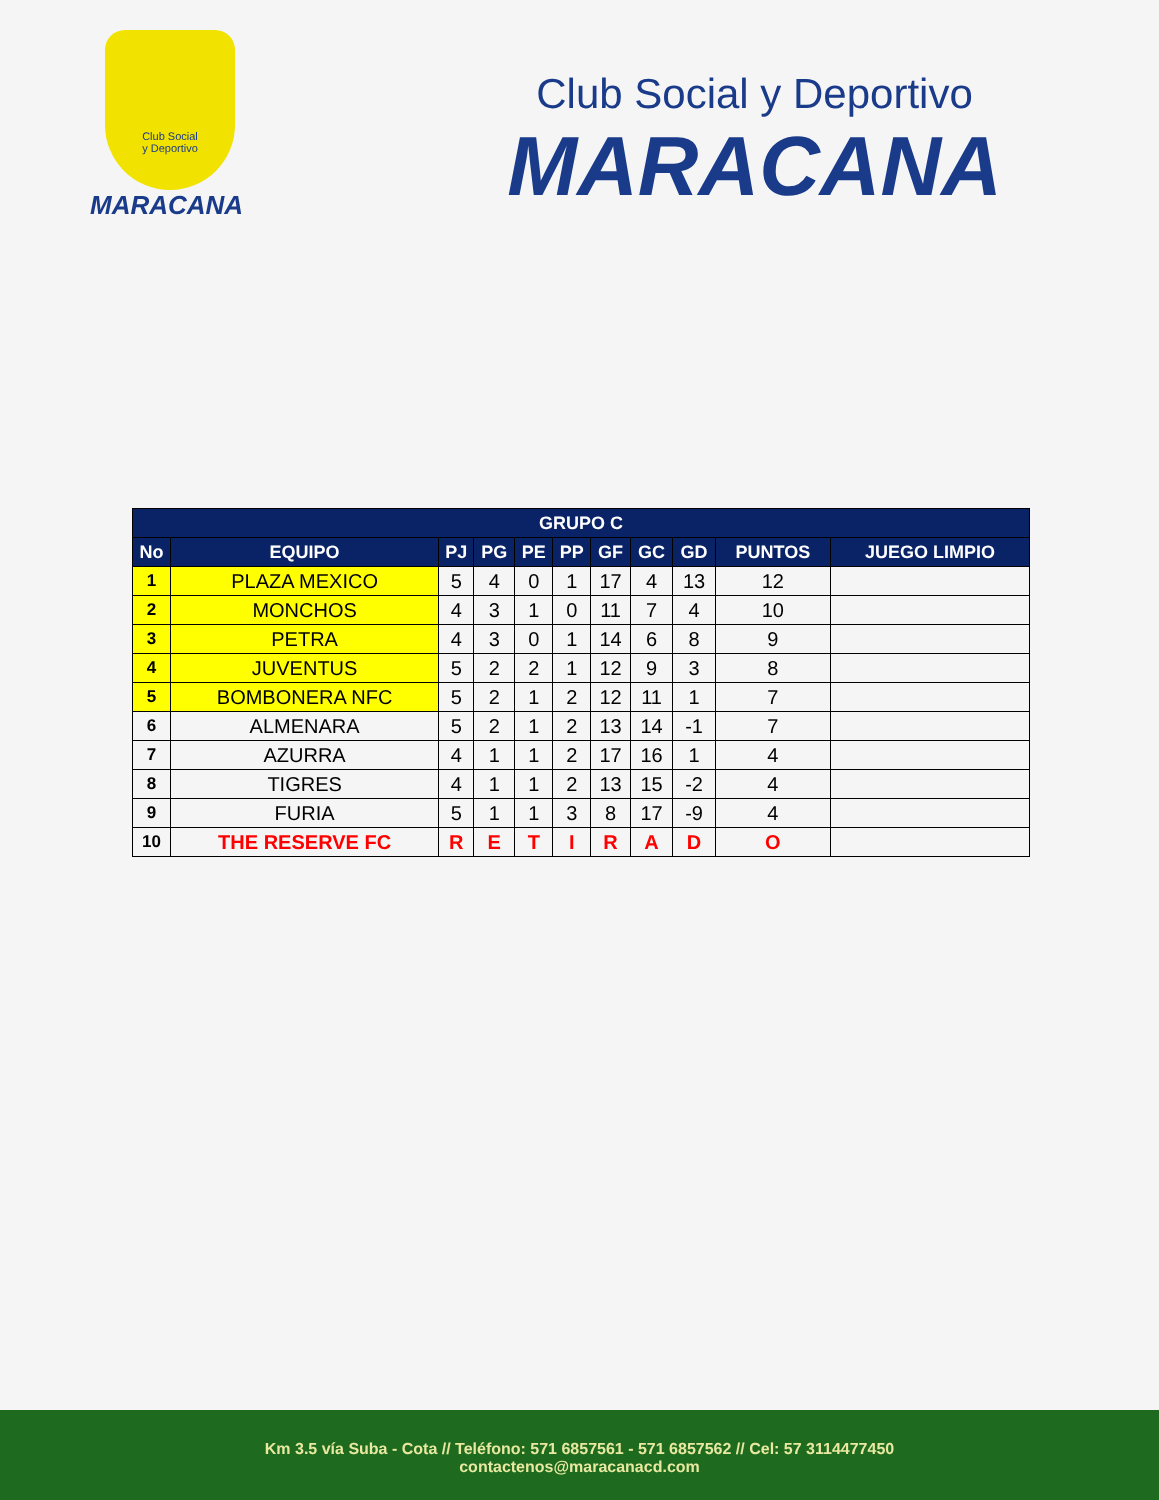Club Social
y Deportivo
MARACANA
Club Social y Deportivo
MARACANA
| GRUPO C | | | | | | | | | | |
| --- | --- | --- | --- | --- | --- | --- | --- | --- | --- | --- |
| No | EQUIPO | PJ | PG | PE | PP | GF | GC | GD | PUNTOS | JUEGO LIMPIO |
| 1 | PLAZA MEXICO | 5 | 4 | 0 | 1 | 17 | 4 | 13 | 12 | |
| 2 | MONCHOS | 4 | 3 | 1 | 0 | 11 | 7 | 4 | 10 | |
| 3 | PETRA | 4 | 3 | 0 | 1 | 14 | 6 | 8 | 9 | |
| 4 | JUVENTUS | 5 | 2 | 2 | 1 | 12 | 9 | 3 | 8 | |
| 5 | BOMBONERA NFC | 5 | 2 | 1 | 2 | 12 | 11 | 1 | 7 | |
| 6 | ALMENARA | 5 | 2 | 1 | 2 | 13 | 14 | -1 | 7 | |
| 7 | AZURRA | 4 | 1 | 1 | 2 | 17 | 16 | 1 | 4 | |
| 8 | TIGRES | 4 | 1 | 1 | 2 | 13 | 15 | -2 | 4 | |
| 9 | FURIA | 5 | 1 | 1 | 3 | 8 | 17 | -9 | 4 | |
| 10 | THE RESERVE FC | R | E | T | I | R | A | D | O | |
Km 3.5 vía Suba - Cota // Teléfono: 571 6857561 - 571 6857562 // Cel: 57 3114477450
contactenos@maracanacd.com